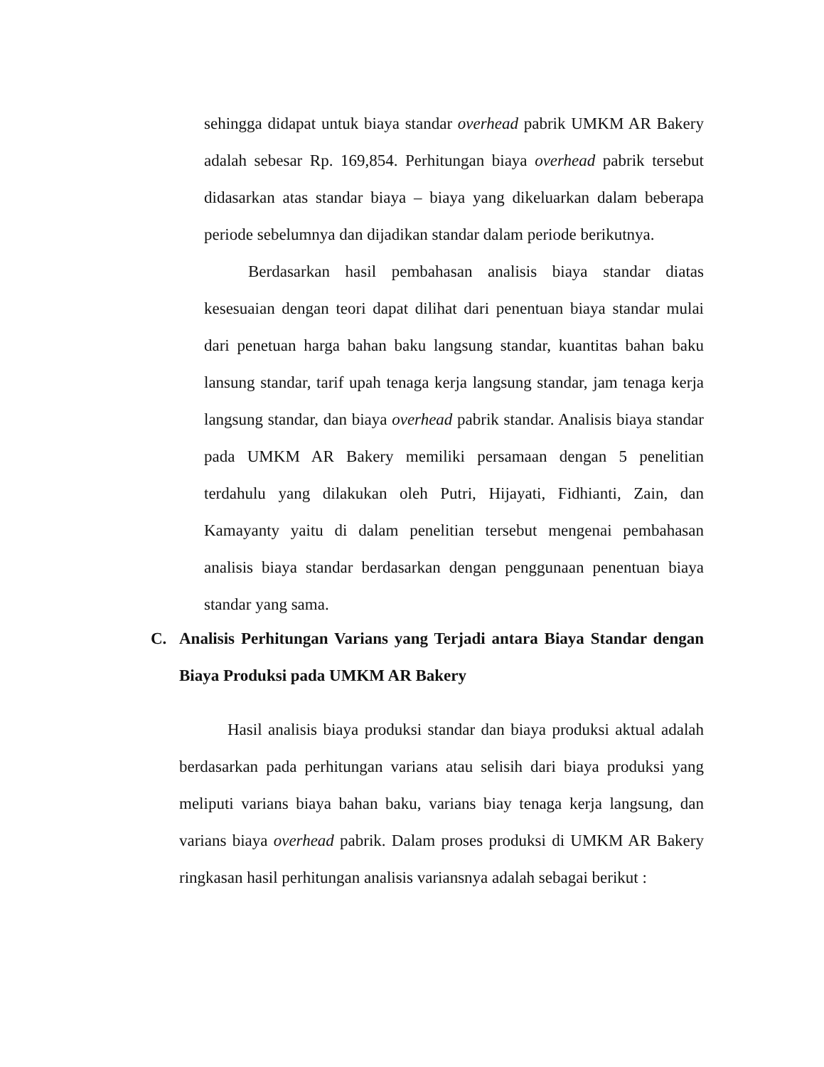sehingga didapat untuk biaya standar overhead pabrik UMKM AR Bakery adalah sebesar Rp. 169,854. Perhitungan biaya overhead pabrik tersebut didasarkan atas standar biaya – biaya yang dikeluarkan dalam beberapa periode sebelumnya dan dijadikan standar dalam periode berikutnya.
Berdasarkan hasil pembahasan analisis biaya standar diatas kesesuaian dengan teori dapat dilihat dari penentuan biaya standar mulai dari penetuan harga bahan baku langsung standar, kuantitas bahan baku lansung standar, tarif upah tenaga kerja langsung standar, jam tenaga kerja langsung standar, dan biaya overhead pabrik standar. Analisis biaya standar pada UMKM AR Bakery memiliki persamaan dengan 5 penelitian terdahulu yang dilakukan oleh Putri, Hijayati, Fidhianti, Zain, dan Kamayanty yaitu di dalam penelitian tersebut mengenai pembahasan analisis biaya standar berdasarkan dengan penggunaan penentuan biaya standar yang sama.
C. Analisis Perhitungan Varians yang Terjadi antara Biaya Standar dengan Biaya Produksi pada UMKM AR Bakery
Hasil analisis biaya produksi standar dan biaya produksi aktual adalah berdasarkan pada perhitungan varians atau selisih dari biaya produksi yang meliputi varians biaya bahan baku, varians biay tenaga kerja langsung, dan varians biaya overhead pabrik. Dalam proses produksi di UMKM AR Bakery ringkasan hasil perhitungan analisis variansnya adalah sebagai berikut :